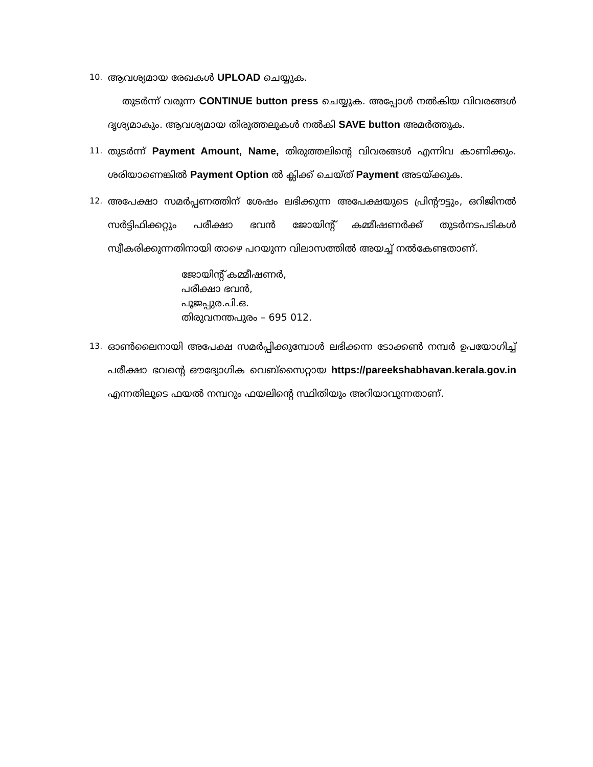10.
ആവശ്യമായ രേഖകൾ UPLOAD ചെയ്യുക.
തുടർന്ന് വരുന്ന CONTINUE button press ചെയ്യുക. അപ്പോൾ നൽകിയ വിവരങ്ങൾ ദൃശ്യമാകും. ആവശ്യമായ തിരുത്തലുകൾ നൽകി SAVE button അമർത്തുക.
11.
തുടർന്ന് Payment Amount, Name, തിരുത്തലിന്റെ വിവരങ്ങൾ എന്നിവ കാണിക്കും. ശരിയാണെങ്കിൽ Payment Option ൽ ക്ലിക്ക് ചെയ്ത് Payment അടയ്ക്കുക.
12.
അപേക്ഷാ സമർപ്പണത്തിന് ശേഷം ലഭിക്കുന്ന അപേക്ഷയുടെ പ്രിന്റൗട്ടും, ഒറിജിനൽ സർട്ടിഫിക്കറ്റും പരീക്ഷാ ഭവൻ ജോയിന്റ് കമ്മീഷണർക്ക് തുടർനടപടികൾ സ്വീകരിക്കുന്നതിനായി താഴെ പറയുന്ന വിലാസത്തിൽ അയച്ച് നൽകേണ്ടതാണ്.
ജോയിന്റ് കമ്മീഷണർ,
പരീക്ഷാ ഭവൻ,
പൂജപ്പുര.പി.ഒ.
തിരുവനന്തപുരം – 695 012.
13.
ഓൺലൈനായി അപേക്ഷ സമർപ്പിക്കുമ്പോൾ ലഭിക്കന്ന ടോക്കൺ നമ്പർ ഉപയോഗിച്ച് പരീക്ഷാ ഭവന്റെ ഔദ്യോഗിക വെബ്സൈറ്റായ https://pareekshabhavan.kerala.gov.in എന്നതിലൂടെ ഫയൽ നമ്പറും ഫയലിന്റെ സ്ഥിതിയും അറിയാവുന്നതാണ്.